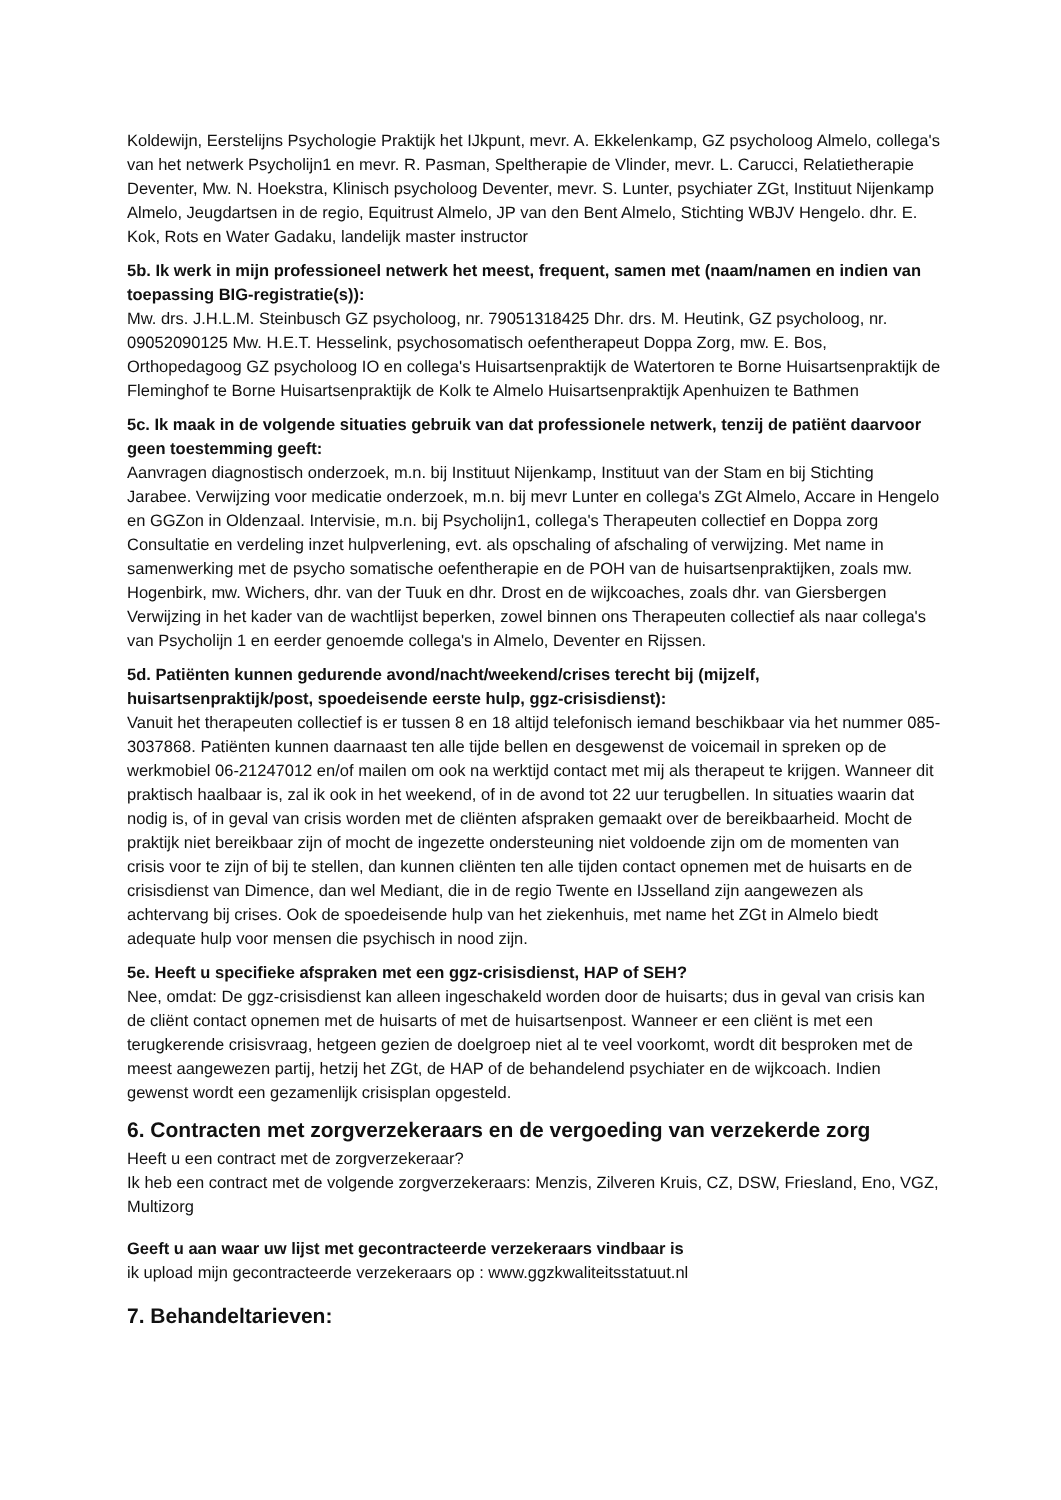Koldewijn, Eerstelijns Psychologie Praktijk het IJkpunt, mevr. A. Ekkelenkamp, GZ psycholoog Almelo, collega's van het netwerk Psycholijn1 en mevr. R. Pasman, Speltherapie de Vlinder, mevr. L. Carucci, Relatietherapie Deventer, Mw. N. Hoekstra, Klinisch psycholoog Deventer, mevr. S. Lunter, psychiater ZGt, Instituut Nijenkamp Almelo, Jeugdartsen in de regio, Equitrust Almelo, JP van den Bent Almelo, Stichting WBJV Hengelo. dhr. E. Kok, Rots en Water Gadaku, landelijk master instructor
5b. Ik werk in mijn professioneel netwerk het meest, frequent, samen met (naam/namen en indien van toepassing BIG-registratie(s)):
Mw. drs. J.H.L.M. Steinbusch GZ psycholoog, nr. 79051318425 Dhr. drs. M. Heutink, GZ psycholoog, nr. 09052090125 Mw. H.E.T. Hesselink, psychosomatisch oefentherapeut Doppa Zorg, mw. E. Bos, Orthopedagoog GZ psycholoog IO en collega's Huisartsenpraktijk de Watertoren te Borne Huisartsenpraktijk de Fleminghof te Borne Huisartsenpraktijk de Kolk te Almelo Huisartsenpraktijk Apenhuizen te Bathmen
5c. Ik maak in de volgende situaties gebruik van dat professionele netwerk, tenzij de patiënt daarvoor geen toestemming geeft:
Aanvragen diagnostisch onderzoek, m.n. bij Instituut Nijenkamp, Instituut van der Stam en bij Stichting Jarabee. Verwijzing voor medicatie onderzoek, m.n. bij mevr Lunter en collega's ZGt Almelo, Accare in Hengelo en GGZon in Oldenzaal. Intervisie, m.n. bij Psycholijn1, collega's Therapeuten collectief en Doppa zorg Consultatie en verdeling inzet hulpverlening, evt. als opschaling of afschaling of verwijzing. Met name in samenwerking met de psycho somatische oefentherapie en de POH van de huisartsenpraktijken, zoals mw. Hogenbirk, mw. Wichers, dhr. van der Tuuk en dhr. Drost en de wijkcoaches, zoals dhr. van Giersbergen Verwijzing in het kader van de wachtlijst beperken, zowel binnen ons Therapeuten collectief als naar collega's van Psycholijn 1 en eerder genoemde collega's in Almelo, Deventer en Rijssen.
5d. Patiënten kunnen gedurende avond/nacht/weekend/crises terecht bij (mijzelf, huisartsenpraktijk/post, spoedeisende eerste hulp, ggz-crisisdienst):
Vanuit het therapeuten collectief is er tussen 8 en 18 altijd telefonisch iemand beschikbaar via het nummer 085-3037868. Patiënten kunnen daarnaast ten alle tijde bellen en desgewenst de voicemail in spreken op de werkmobiel 06-21247012 en/of mailen om ook na werktijd contact met mij als therapeut te krijgen. Wanneer dit praktisch haalbaar is, zal ik ook in het weekend, of in de avond tot 22 uur terugbellen. In situaties waarin dat nodig is, of in geval van crisis worden met de cliënten afspraken gemaakt over de bereikbaarheid. Mocht de praktijk niet bereikbaar zijn of mocht de ingezette ondersteuning niet voldoende zijn om de momenten van crisis voor te zijn of bij te stellen, dan kunnen cliënten ten alle tijden contact opnemen met de huisarts en de crisisdienst van Dimence, dan wel Mediant, die in de regio Twente en IJsselland zijn aangewezen als achtervang bij crises. Ook de spoedeisende hulp van het ziekenhuis, met name het ZGt in Almelo biedt adequate hulp voor mensen die psychisch in nood zijn.
5e. Heeft u specifieke afspraken met een ggz-crisisdienst, HAP of SEH?
Nee, omdat: De ggz-crisisdienst kan alleen ingeschakeld worden door de huisarts; dus in geval van crisis kan de cliënt contact opnemen met de huisarts of met de huisartsenpost. Wanneer er een cliënt is met een terugkerende crisisvraag, hetgeen gezien de doelgroep niet al te veel voorkomt, wordt dit besproken met de meest aangewezen partij, hetzij het ZGt, de HAP of de behandelend psychiater en de wijkcoach. Indien gewenst wordt een gezamenlijk crisisplan opgesteld.
6. Contracten met zorgverzekeraars en de vergoeding van verzekerde zorg
Heeft u een contract met de zorgverzekeraar?
Ik heb een contract met de volgende zorgverzekeraars: Menzis, Zilveren Kruis, CZ, DSW, Friesland, Eno, VGZ, Multizorg
Geeft u aan waar uw lijst met gecontracteerde verzekeraars vindbaar is
ik upload mijn gecontracteerde verzekeraars op : www.ggzkwaliteitsstatuut.nl
7. Behandeltarieven: